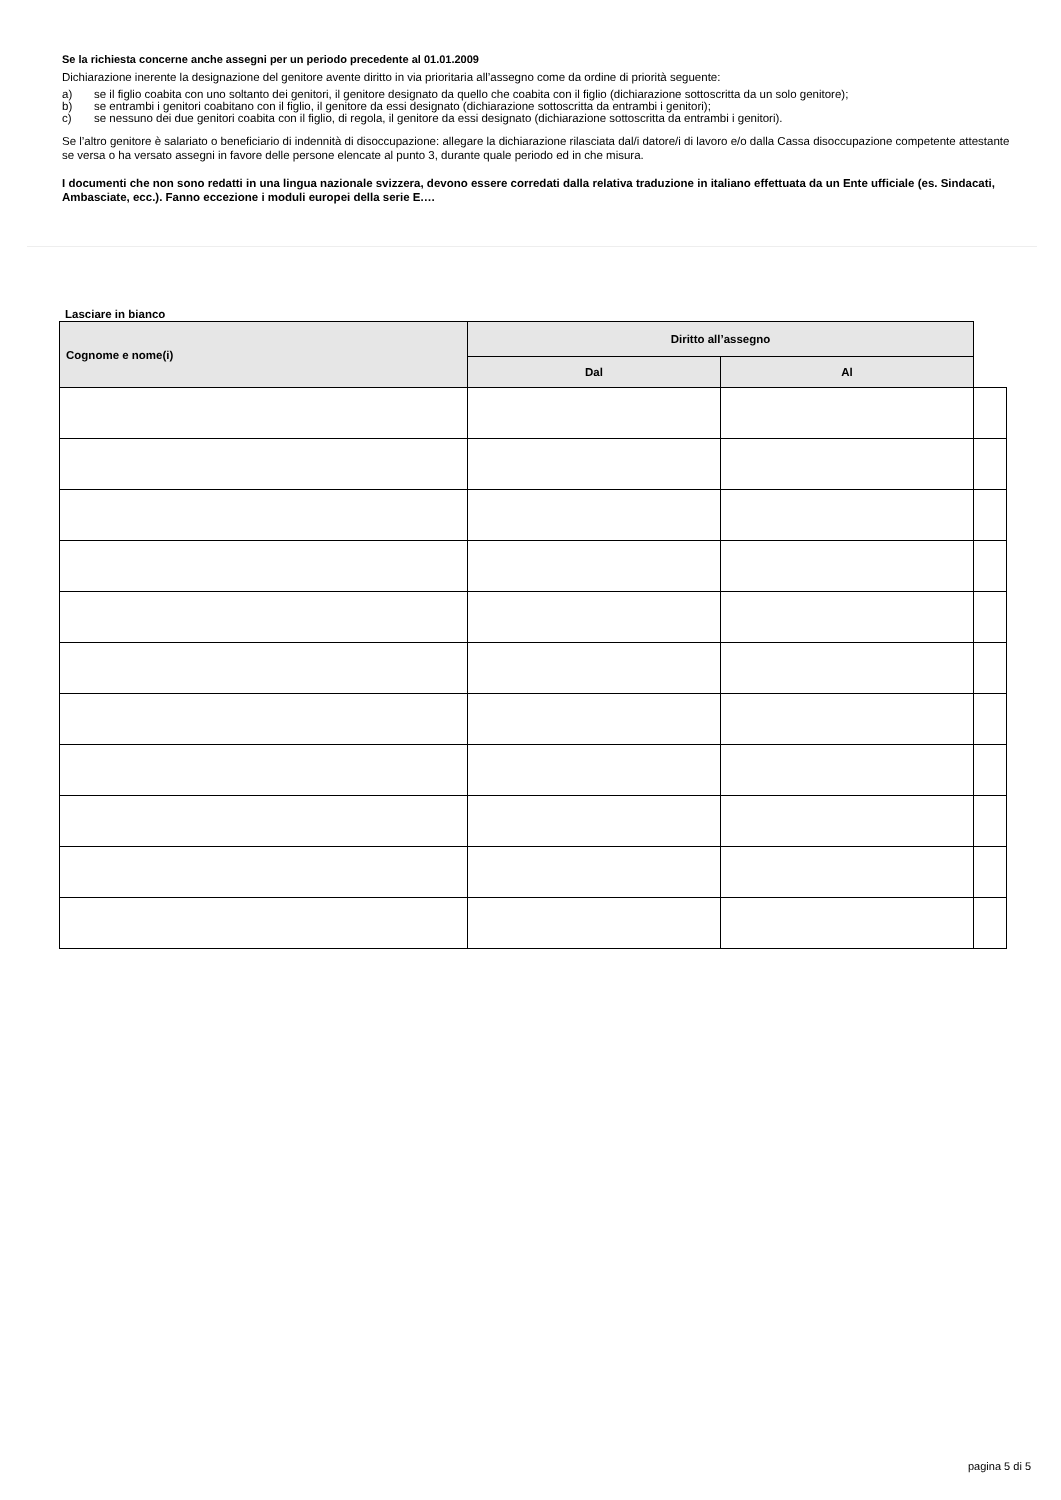Se la richiesta concerne anche assegni per un periodo precedente al 01.01.2009
Dichiarazione inerente la designazione del genitore avente diritto in via prioritaria all’assegno come da ordine di priorità seguente:
a) se il figlio coabita con uno soltanto dei genitori, il genitore designato da quello che coabita con il figlio (dichiarazione sottoscritta da un solo genitore);
b) se entrambi i genitori coabitano con il figlio, il genitore da essi designato (dichiarazione sottoscritta da entrambi i genitori);
c) se nessuno dei due genitori coabita con il figlio, di regola, il genitore da essi designato (dichiarazione sottoscritta da entrambi i genitori).
Se l’altro genitore è salariato o beneficiario di indennità di disoccupazione: allegare la dichiarazione rilasciata dal/i datore/i di lavoro e/o dalla Cassa disoccupazione competente attestante se versa o ha versato assegni in favore delle persone elencate al punto 3, durante quale periodo ed in che misura.
I documenti che non sono redatti in una lingua nazionale svizzera, devono essere corredati dalla relativa traduzione in italiano effettuata da un Ente ufficiale (es. Sindacati, Ambasciate, ecc.). Fanno eccezione i moduli europei della serie E.…
Lasciare in bianco
| Cognome e nome(i) | Diritto all’assegno | | |
| --- | --- | --- | --- |
| | Dal | Al | |
pagina 5 di 5